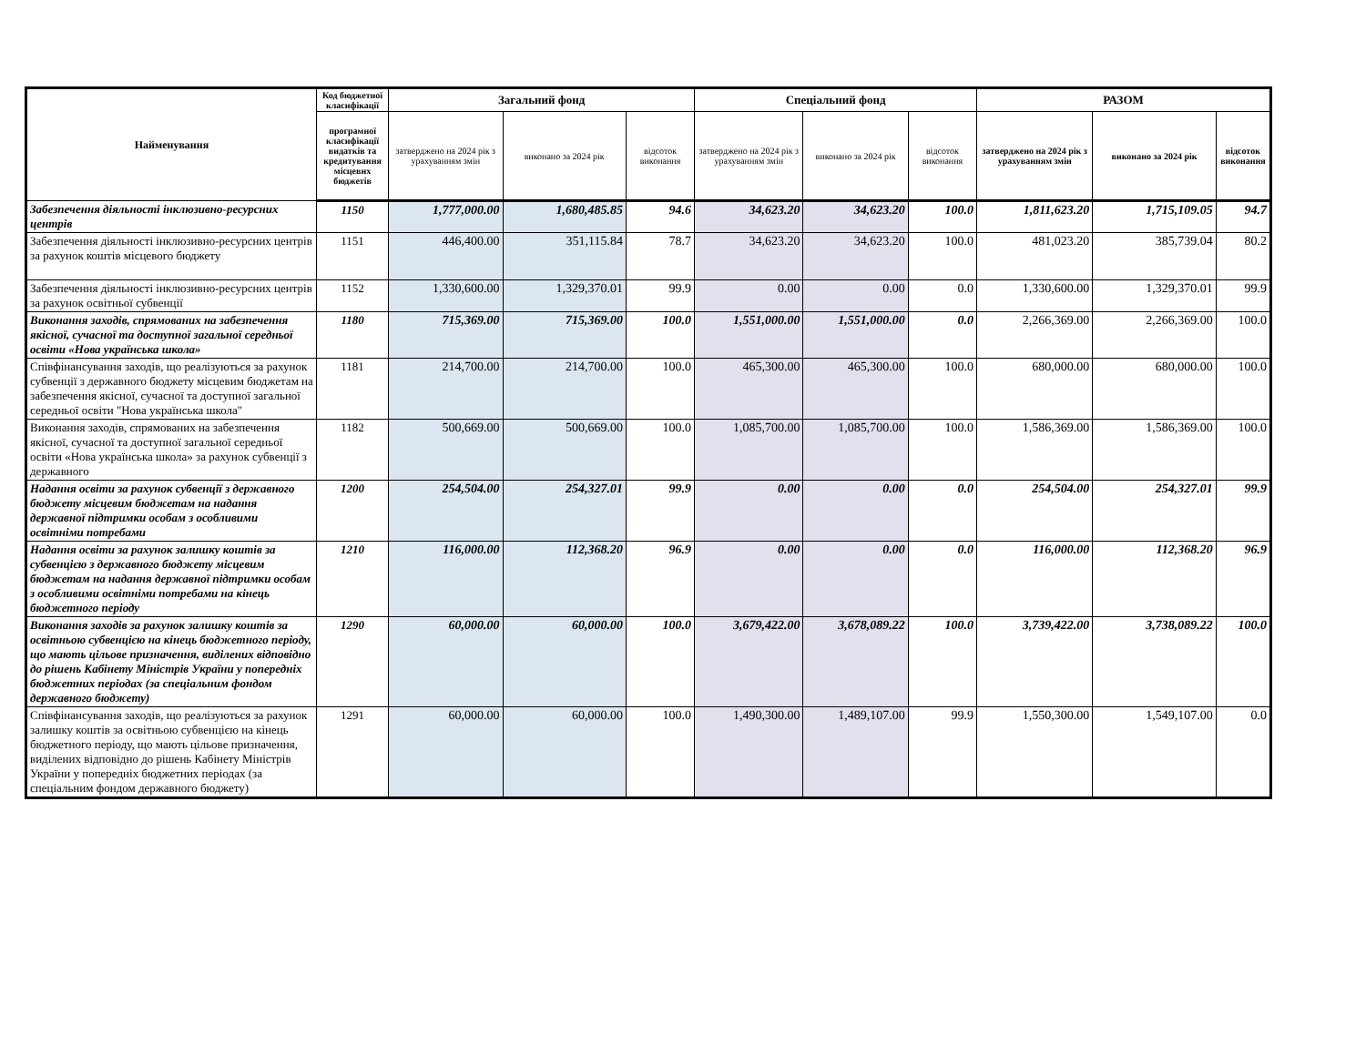| Найменування | Код бюджетної класифікації | Загальний фонд | | | Спеціальний фонд | | | РАЗОМ | | |
| --- | --- | --- | --- | --- | --- | --- | --- | --- | --- | --- |
| | програмної класифікації видатків та кредитування місцевих бюджетів | затверджено на 2024 рік з урахуванням змін | виконано за 2024 рік | відсоток виконання | затверджено на 2024 рік з урахуванням змін | виконано за 2024 рік | відсоток виконання | затверджено на 2024 рік з урахуванням змін | виконано за 2024 рік | відсоток виконання |
| Забезпечення діяльності інклюзивно-ресурсних центрів | 1150 | 1,777,000.00 | 1,680,485.85 | 94.6 | 34,623.20 | 34,623.20 | 100.0 | 1,811,623.20 | 1,715,109.05 | 94.7 |
| Забезпечення діяльності інклюзивно-ресурсних центрів за рахунок коштів місцевого бюджету | 1151 | 446,400.00 | 351,115.84 | 78.7 | 34,623.20 | 34,623.20 | 100.0 | 481,023.20 | 385,739.04 | 80.2 |
| Забезпечення діяльності інклюзивно-ресурсних центрів за рахунок освітньої субвенції | 1152 | 1,330,600.00 | 1,329,370.01 | 99.9 | 0.00 | 0.00 | 0.0 | 1,330,600.00 | 1,329,370.01 | 99.9 |
| Виконання заходів, спрямованих на забезпечення якісної, сучасної та доступної загальної середньої освіти «Нова українська школа» | 1180 | 715,369.00 | 715,369.00 | 100.0 | 1,551,000.00 | 1,551,000.00 | 0.0 | 2,266,369.00 | 2,266,369.00 | 100.0 |
| Співфінансування заходів, що реалізуються за рахунок субвенції з державного бюджету місцевим бюджетам на забезпечення якісної, сучасної та доступної загальної середньої освіти "Нова українська школа" | 1181 | 214,700.00 | 214,700.00 | 100.0 | 465,300.00 | 465,300.00 | 100.0 | 680,000.00 | 680,000.00 | 100.0 |
| Виконання заходів, спрямованих на забезпечення якісної, сучасної та доступної загальної середньої освіти «Нова українська школа» за рахунок субвенції з державного | 1182 | 500,669.00 | 500,669.00 | 100.0 | 1,085,700.00 | 1,085,700.00 | 100.0 | 1,586,369.00 | 1,586,369.00 | 100.0 |
| Надання освіти за рахунок субвенції з державного бюджету місцевим бюджетам на надання державної підтримки особам з особливими освітніми потребами | 1200 | 254,504.00 | 254,327.01 | 99.9 | 0.00 | 0.00 | 0.0 | 254,504.00 | 254,327.01 | 99.9 |
| Надання освіти за рахунок залишку коштів за субвенцією з державного бюджету місцевим бюджетам на надання державної підтримки особам з особливими освітніми потребами на кінець бюджетного періоду | 1210 | 116,000.00 | 112,368.20 | 96.9 | 0.00 | 0.00 | 0.0 | 116,000.00 | 112,368.20 | 96.9 |
| Виконання заходів за рахунок залишку коштів за освітньою субвенцією на кінець бюджетного періоду, що мають цільове призначення, виділених відповідно до рішень Кабінету Міністрів України у попередніх бюджетних періодах (за спеціальним фондом державного бюджету) | 1290 | 60,000.00 | 60,000.00 | 100.0 | 3,679,422.00 | 3,678,089.22 | 100.0 | 3,739,422.00 | 3,738,089.22 | 100.0 |
| Співфінансування заходів, що реалізуються за рахунок залишку коштів за освітньою субвенцією на кінець бюджетного періоду, що мають цільове призначення, виділених відповідно до рішень Кабінету Міністрів України у попередніх бюджетних періодах (за спеціальним фондом державного бюджету) | 1291 | 60,000.00 | 60,000.00 | 100.0 | 1,490,300.00 | 1,489,107.00 | 99.9 | 1,550,300.00 | 1,549,107.00 | 0.0 |